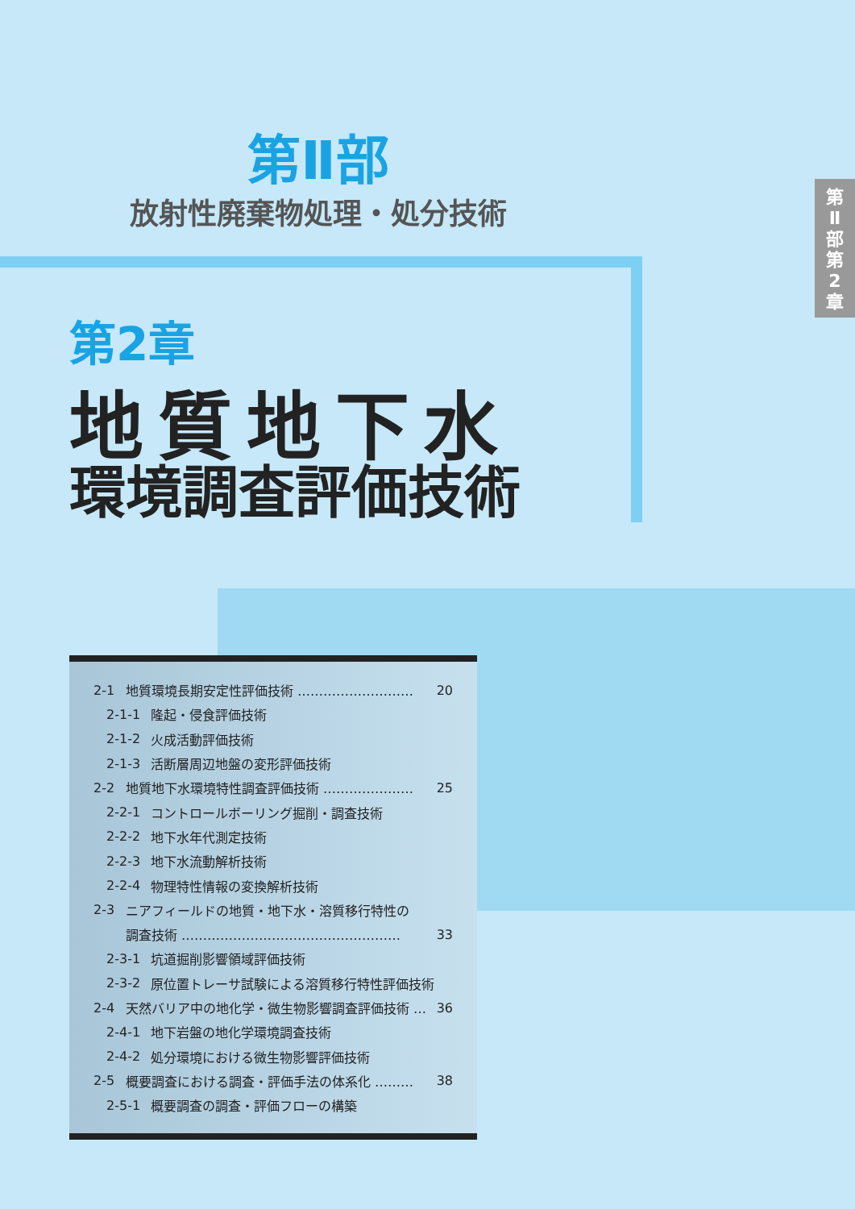第
Ⅱ
部
第
2
章
第Ⅱ部
放射性廃棄物処理・処分技術
第2章
地質地下水
環境調査評価技術
2-1 地質環境長期安定性評価技術 ……………………… 20
2-1-1 隆起・侵食評価技術
2-1-2 火成活動評価技術
2-1-3 活断層周辺地盤の変形評価技術
2-2 地質地下水環境特性調査評価技術 ………………… 25
2-2-1 コントロールボーリング掘削・調査技術
2-2-2 地下水年代測定技術
2-2-3 地下水流動解析技術
2-2-4 物理特性情報の変換解析技術
2-3 ニアフィールドの地質・地下水・溶質移行特性の
調査技術 …………………………………………… 33
2-3-1 坑道掘削影響領域評価技術
2-3-2 原位置トレーサ試験による溶質移行特性評価技術
2-4 天然バリア中の地化学・微生物影響調査評価技術 … 36
2-4-1 地下岩盤の地化学環境調査技術
2-4-2 処分環境における微生物影響評価技術
2-5 概要調査における調査・評価手法の体系化 ……… 38
2-5-1 概要調査の調査・評価フローの構築